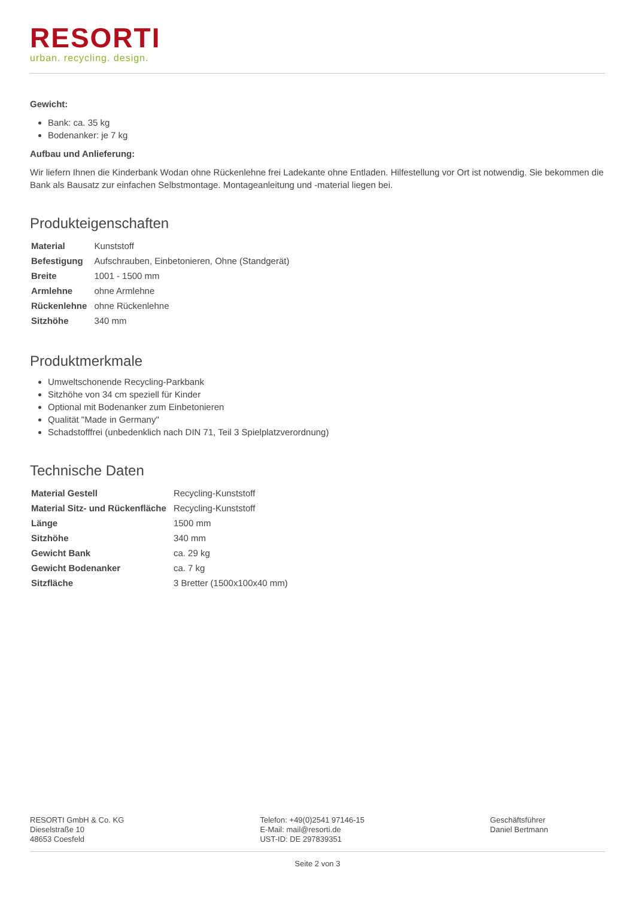RESORTI
urban. recycling. design.
Gewicht:
Bank: ca. 35 kg
Bodenanker: je 7 kg
Aufbau und Anlieferung:
Wir liefern Ihnen die Kinderbank Wodan ohne Rückenlehne frei Ladekante ohne Entladen. Hilfestellung vor Ort ist notwendig. Sie bekommen die Bank als Bausatz zur einfachen Selbstmontage. Montageanleitung und -material liegen bei.
Produkteigenschaften
| Material | Kunststoff |
| Befestigung | Aufschrauben, Einbetonieren, Ohne (Standgerät) |
| Breite | 1001 - 1500 mm |
| Armlehne | ohne Armlehne |
| Rückenlehne | ohne Rückenlehne |
| Sitzhöhe | 340 mm |
Produktmerkmale
Umweltschonende Recycling-Parkbank
Sitzhöhe von 34 cm speziell für Kinder
Optional mit Bodenanker zum Einbetonieren
Qualität "Made in Germany"
Schadstofffrei (unbedenklich nach DIN 71, Teil 3 Spielplatzverordnung)
Technische Daten
| Material Gestell | Recycling-Kunststoff |
| Material Sitz- und Rückenfläche | Recycling-Kunststoff |
| Länge | 1500 mm |
| Sitzhöhe | 340 mm |
| Gewicht Bank | ca. 29 kg |
| Gewicht Bodenanker | ca. 7 kg |
| Sitzfläche | 3 Bretter (1500x100x40 mm) |
RESORTI GmbH & Co. KG
Dieselstraße 10
48653 Coesfeld
Telefon: +49(0)2541 97146-15
E-Mail: mail@resorti.de
UST-ID: DE 297839351
Geschäftsführer
Daniel Bertmann
Seite 2 von 3